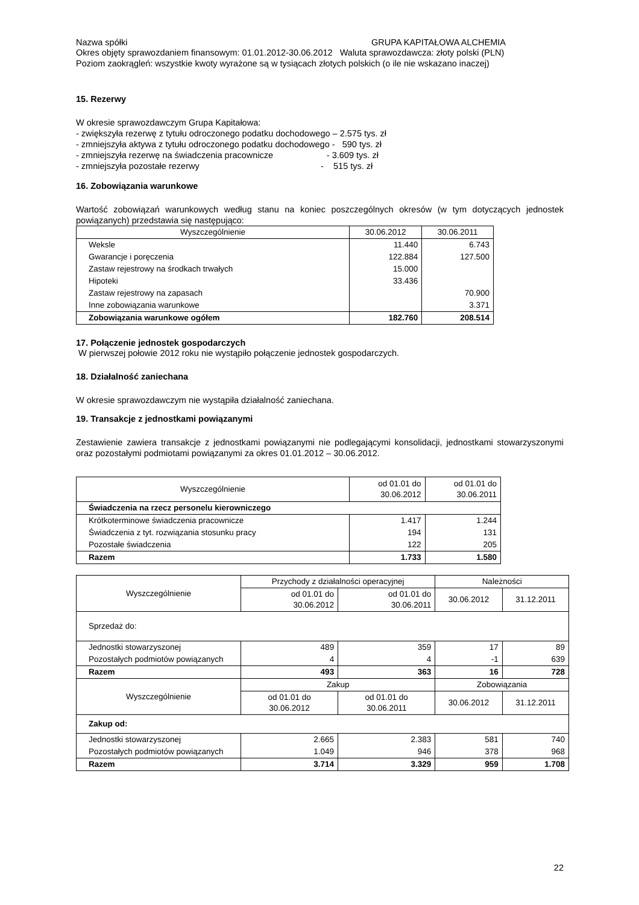Nazwa spółki GRUPA KAPITAŁOWA ALCHEMIA
Okres objęty sprawozdaniem finansowym: 01.01.2012-30.06.2012 Waluta sprawozdawcza: złoty polski (PLN)
Poziom zaokrągleń: wszystkie kwoty wyrażone są w tysiącach złotych polskich (o ile nie wskazano inaczej)
15. Rezerwy
W okresie sprawozdawczym Grupa Kapitałowa:
- zwiększyła rezerwę z tytułu odroczonego podatku dochodowego – 2.575 tys. zł
- zmniejszyła aktywa z tytułu odroczonego podatku dochodowego - 590 tys. zł
- zmniejszyła rezerwę na świadczenia pracownicze - 3.609 tys. zł
- zmniejszyła pozostałe rezerwy - 515 tys. zł
16. Zobowiązania warunkowe
Wartość zobowiązań warunkowych według stanu na koniec poszczególnych okresów (w tym dotyczących jednostek powiązanych) przedstawia się następująco:
| Wyszczególnienie | 30.06.2012 | 30.06.2011 |
| Weksle | 11.440 | 6.743 |
| Gwarancje i poręczenia | 122.884 | 127.500 |
| Zastaw rejestrowy na środkach trwałych | 15.000 | |
| Hipoteki | 33.436 | |
| Zastaw rejestrowy na zapasach | | 70.900 |
| Inne zobowiązania warunkowe | | 3.371 |
| Zobowiązania warunkowe ogółem | 182.760 | 208.514 |
17. Połączenie jednostek gospodarczych
W pierwszej połowie 2012 roku nie wystąpiło połączenie jednostek gospodarczych.
18. Działalność zaniechana
W okresie sprawozdawczym nie wystąpiła działalność zaniechana.
19. Transakcje z jednostkami powiązanymi
Zestawienie zawiera transakcje z jednostkami powiązanymi nie podlegającymi konsolidacji, jednostkami stowarzyszonymi oraz pozostałymi podmiotami powiązanymi za okres 01.01.2012 – 30.06.2012.
| Wyszczególnienie | od 01.01 do 30.06.2012 | od 01.01 do 30.06.2011 |
| Świadczenia na rzecz personelu kierowniczego | | |
| Krótkoterminowe świadczenia pracownicze | 1.417 | 1.244 |
| Świadczenia z tyt. rozwiązania stosunku pracy | 194 | 131 |
| Pozostałe świadczenia | 122 | 205 |
| Razem | 1.733 | 1.580 |
| Wyszczególnienie | Przychody z działalności operacyjnej | | Należności | |
| | od 01.01 do 30.06.2012 | od 01.01 do 30.06.2011 | 30.06.2012 | 31.12.2011 |
| Sprzedaż do: | | | | |
| Jednostki stowarzyszonej | 489 | 359 | 17 | 89 |
| Pozostałych podmiotów powiązanych | 4 | 4 | -1 | 639 |
| Razem | 493 | 363 | 16 | 728 |
| Wyszczególnienie | Zakup | | Zobowiązania | |
| | od 01.01 do 30.06.2012 | od 01.01 do 30.06.2011 | 30.06.2012 | 31.12.2011 |
| Zakup od: | | | | |
| Jednostki stowarzyszonej | 2.665 | 2.383 | 581 | 740 |
| Pozostałych podmiotów powiązanych | 1.049 | 946 | 378 | 968 |
| Razem | 3.714 | 3.329 | 959 | 1.708 |
22